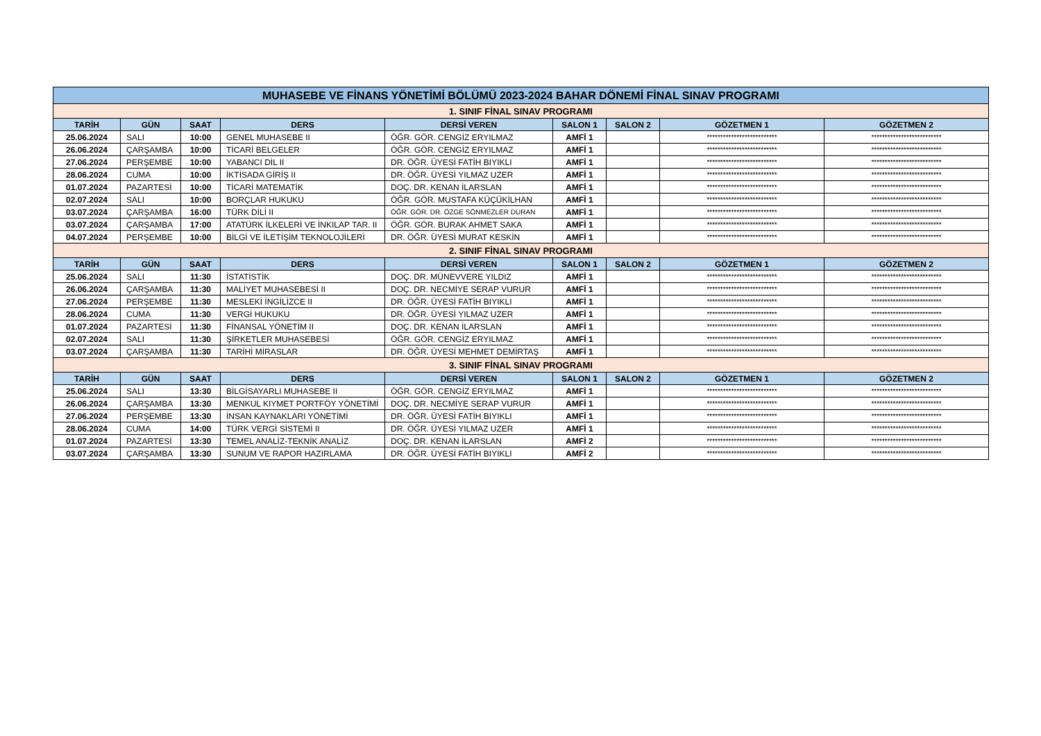| MUHASEBE VE FİNANS YÖNETİMİ BÖLÜMÜ 2023-2024 BAHAR DÖNEMİ FİNAL SINAV PROGRAMI | | | | | | | | |
| 1. SINIF FİNAL SINAV PROGRAMI | | | | | | | | |
| TARİH | GÜN | SAAT | DERS | DERSİ VEREN | SALON 1 | SALON 2 | GÖZETMEN 1 | GÖZETMEN 2 |
| 25.06.2024 | SALI | 10:00 | GENEL MUHASEBE II | ÖĞR. GÖR. CENGİZ ERYILMAZ | AMFİ 1 | | ************************** | ************************** |
| 26.06.2024 | ÇARŞAMBA | 10:00 | TİCARİ BELGELER | ÖĞR. GÖR. CENGİZ ERYILMAZ | AMFİ 1 | | ************************** | ************************** |
| 27.06.2024 | PERŞEMBE | 10:00 | YABANCI DİL II | DR. ÖĞR. ÜYESİ FATİH BIYIKLI | AMFİ 1 | | ************************** | ************************** |
| 28.06.2024 | CUMA | 10:00 | İKTİSADA GİRİŞ II | DR. ÖĞR. ÜYESİ YILMAZ UZER | AMFİ 1 | | ************************** | ************************** |
| 01.07.2024 | PAZARTESİ | 10:00 | TİCARİ MATEMATİK | DOÇ. DR. KENAN İLARSLAN | AMFİ 1 | | ************************** | ************************** |
| 02.07.2024 | SALI | 10:00 | BORÇLAR HUKUKU | ÖĞR. GÖR. MUSTAFA KÜÇÜKİLHAN | AMFİ 1 | | ************************** | ************************** |
| 03.07.2024 | ÇARŞAMBA | 16:00 | TÜRK DİLİ II | ÖĞR. GÖR. DR. ÖZGE SÖNMEZLER DURAN | AMFİ 1 | | ************************** | ************************** |
| 03.07.2024 | ÇARŞAMBA | 17:00 | ATATÜRK İLKELERİ VE İNKILAP TAR. II | ÖĞR. GÖR. BURAK AHMET SAKA | AMFİ 1 | | ************************** | ************************** |
| 04.07.2024 | PERŞEMBE | 10:00 | BİLGİ VE İLETİŞİM TEKNOLOJİLERİ | DR. ÖĞR. ÜYESİ MURAT KESKİN | AMFİ 1 | | ************************** | ************************** |
| 2. SINIF FİNAL SINAV PROGRAMI | | | | | | | | |
| TARİH | GÜN | SAAT | DERS | DERSİ VEREN | SALON 1 | SALON 2 | GÖZETMEN 1 | GÖZETMEN 2 |
| 25.06.2024 | SALI | 11:30 | İSTATİSTİK | DOÇ. DR. MÜNEVVERE YILDIZ | AMFİ 1 | | ************************** | ************************** |
| 26.06.2024 | ÇARŞAMBA | 11:30 | MALİYET MUHASEBESİ II | DOÇ. DR. NECMİYE SERAP VURUR | AMFİ 1 | | ************************** | ************************** |
| 27.06.2024 | PERŞEMBE | 11:30 | MESLEKİ İNGİLİZCE II | DR. ÖĞR. ÜYESİ FATİH BIYIKLI | AMFİ 1 | | ************************** | ************************** |
| 28.06.2024 | CUMA | 11:30 | VERGİ HUKUKU | DR. ÖĞR. ÜYESİ YILMAZ UZER | AMFİ 1 | | ************************** | ************************** |
| 01.07.2024 | PAZARTESİ | 11:30 | FİNANSAL YÖNETİM II | DOÇ. DR. KENAN İLARSLAN | AMFİ 1 | | ************************** | ************************** |
| 02.07.2024 | SALI | 11:30 | ŞİRKETLER MUHASEBESİ | ÖĞR. GÖR. CENGİZ ERYILMAZ | AMFİ 1 | | ************************** | ************************** |
| 03.07.2024 | ÇARŞAMBA | 11:30 | TARİHİ MİRASLAR | DR. ÖĞR. ÜYESİ MEHMET DEMİRTAŞ | AMFİ 1 | | ************************** | ************************** |
| 3. SINIF FİNAL SINAV PROGRAMI | | | | | | | | |
| TARİH | GÜN | SAAT | DERS | DERSİ VEREN | SALON 1 | SALON 2 | GÖZETMEN 1 | GÖZETMEN 2 |
| 25.06.2024 | SALI | 13:30 | BİLGİSAYARLI MUHASEBE II | ÖĞR. GÖR. CENGİZ ERYILMAZ | AMFİ 1 | | ************************** | ************************** |
| 26.06.2024 | ÇARŞAMBA | 13:30 | MENKUL KIYMET PORTFÖY YÖNETİMİ | DOÇ. DR. NECMİYE SERAP VURUR | AMFİ 1 | | ************************** | ************************** |
| 27.06.2024 | PERŞEMBE | 13:30 | İNSAN KAYNAKLARI YÖNETİMİ | DR. ÖĞR. ÜYESİ FATİH BIYIKLI | AMFİ 1 | | ************************** | ************************** |
| 28.06.2024 | CUMA | 14:00 | TÜRK VERGİ SİSTEMİ II | DR. ÖĞR. ÜYESİ YILMAZ UZER | AMFİ 1 | | ************************** | ************************** |
| 01.07.2024 | PAZARTESİ | 13:30 | TEMEL ANALİZ-TEKNİK ANALİZ | DOÇ. DR. KENAN İLARSLAN | AMFİ 2 | | ************************** | ************************** |
| 03.07.2024 | ÇARŞAMBA | 13:30 | SUNUM VE RAPOR HAZIRLAMA | DR. ÖĞR. ÜYESİ FATİH BIYIKLI | AMFİ 2 | | ************************** | ************************** |